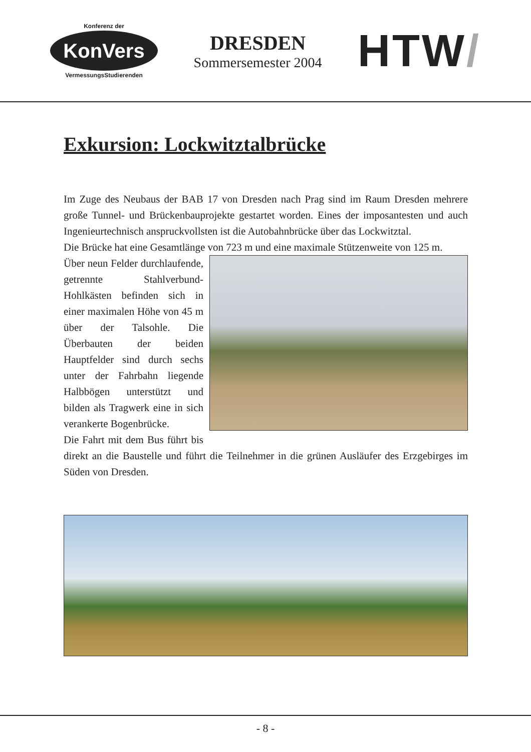Konferenz der
KonVers
VermessungsStudierenden
DRESDEN
Sommersemester 2004
HTW/
Exkursion: Lockwitztalbrücke
Im Zuge des Neubaus der BAB 17 von Dresden nach Prag sind im Raum Dresden mehrere große Tunnel- und Brückenbauprojekte gestartet worden. Eines der imposantesten und auch Ingenieurtechnisch anspruckvollsten ist die Autobahnbrücke über das Lockwitztal.
Die Brücke hat eine Gesamtlänge von 723 m und eine maximale Stützenweite von 125 m.
Über neun Felder durchlaufende, getrennte Stahlverbund-Hohlkästen befinden sich in einer maximalen Höhe von 45 m über der Talsohle. Die Überbauten der beiden Hauptfelder sind durch sechs unter der Fahrbahn liegende Halbbögen unterstützt und bilden als Tragwerk eine in sich verankerte Bogenbrücke.
Die Fahrt mit dem Bus führt bis direkt an die Baustelle und führt die Teilnehmer in die grünen Ausläufer des Erzgebirges im Süden von Dresden.
- 8 -